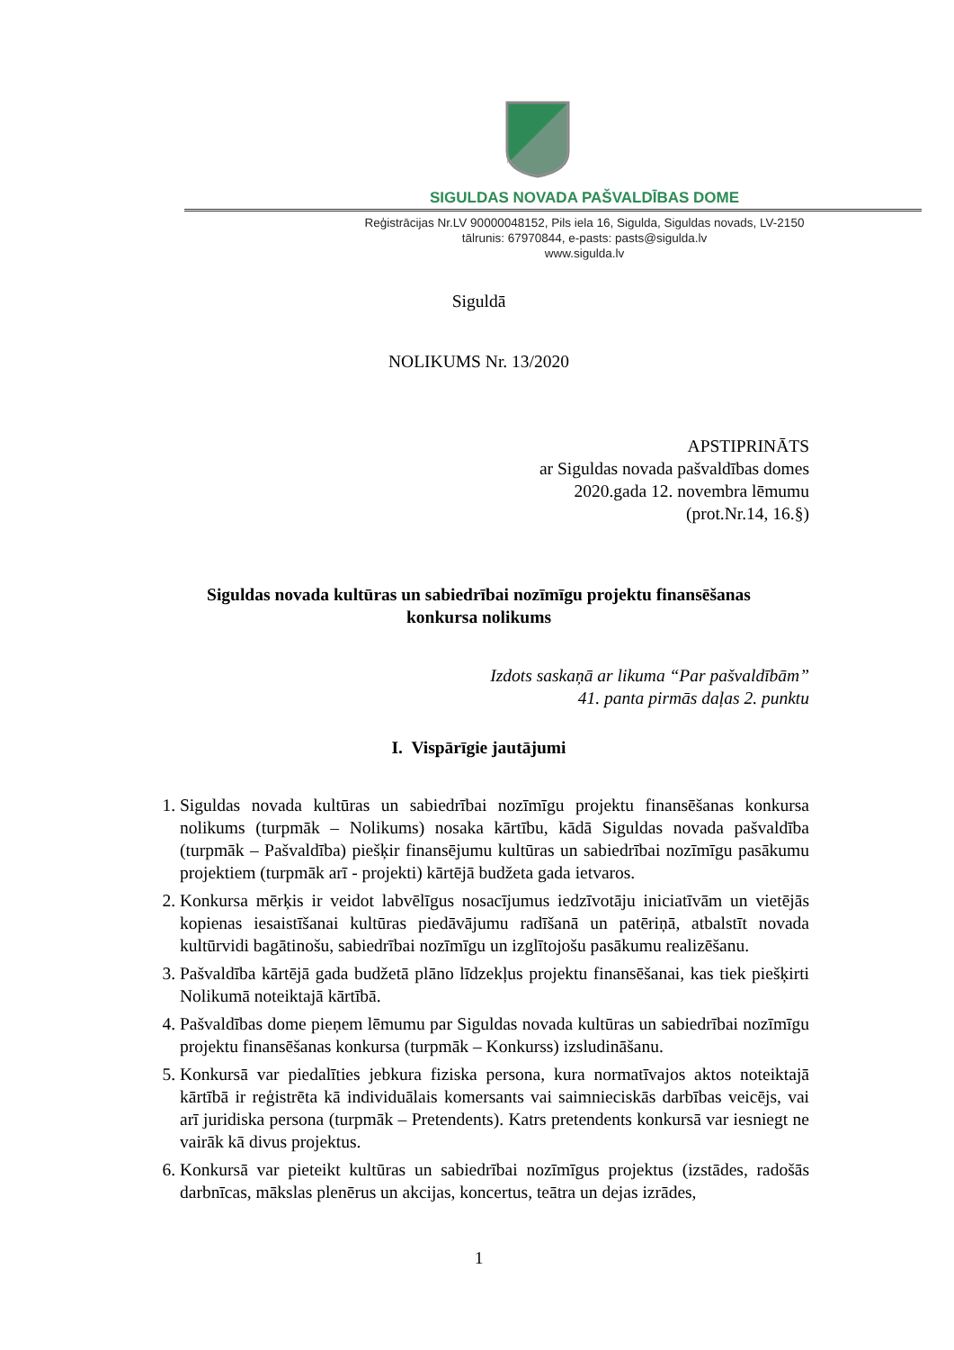SIGULDAS NOVADA PAŠVALDĪBAS DOME
Reģistrācijas Nr.LV 90000048152, Pils iela 16, Sigulda, Siguldas novads, LV-2150
tālrunis: 67970844, e-pasts: pasts@sigulda.lv
www.sigulda.lv
Siguldā
NOLIKUMS Nr. 13/2020
APSTIPRINĀTS
ar Siguldas novada pašvaldības domes
2020.gada 12. novembra lēmumu
(prot.Nr.14, 16.§)
Siguldas novada kultūras un sabiedrībai nozīmīgu projektu finansēšanas
konkursa nolikums
Izdots saskaņā ar likuma “Par pašvaldībām”
41. panta pirmās daļas 2. punktu
I. Vispārīgie jautājumi
1. Siguldas novada kultūras un sabiedrībai nozīmīgu projektu finansēšanas konkursa nolikums (turpmāk – Nolikums) nosaka kārtību, kādā Siguldas novada pašvaldība (turpmāk – Pašvaldība) piešķir finansējumu kultūras un sabiedrībai nozīmīgu pasākumu projektiem (turpmāk arī - projekti) kārtējā budžeta gada ietvaros.
2. Konkursa mērķis ir veidot labvēlīgus nosacījumus iedzīvotāju iniciatīvām un vietējās kopienas iesaistīšanai kultūras piedāvājumu radīšanā un patēriņā, atbalstīt novada kultūrvidi bagātinošu, sabiedrībai nozīmīgu un izglītojošu pasākumu realizēšanu.
3. Pašvaldība kārtējā gada budžetā plāno līdzekļus projektu finansēšanai, kas tiek piešķirti Nolikumā noteiktajā kārtībā.
4. Pašvaldības dome pieņem lēmumu par Siguldas novada kultūras un sabiedrībai nozīmīgu projektu finansēšanas konkursa (turpmāk – Konkurss) izsludināšanu.
5. Konkursā var piedalīties jebkura fiziska persona, kura normatīvajos aktos noteiktajā kārtībā ir reģistrēta kā individuālais komersants vai saimnieciskās darbības veicējs, vai arī juridiska persona (turpmāk – Pretendents). Katrs pretendents konkursā var iesniegt ne vairāk kā divus projektus.
6. Konkursā var pieteikt kultūras un sabiedrībai nozīmīgus projektus (izstādes, radošās darbnīcas, mākslas plenērus un akcijas, koncertus, teātra un dejas izrādes,
1